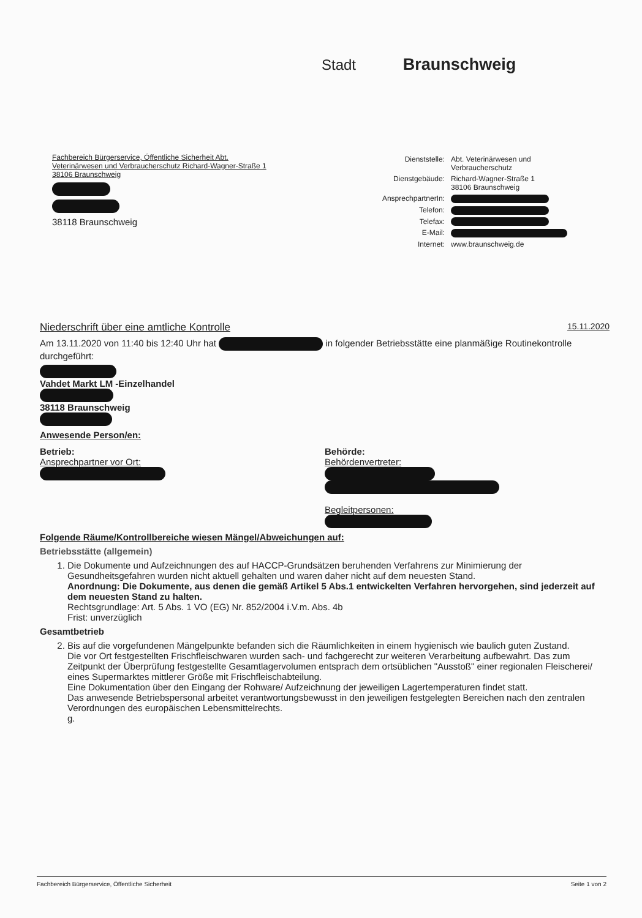Stadt Braunschweig
Fachbereich Bürgerservice, Öffentliche Sicherheit Abt.
Veterinärwesen und Verbraucherschutz Richard-Wagner-Straße 1
38106 Braunschweig
38118 Braunschweig
| Dienststelle: | Abt. Veterinärwesen und Verbraucherschutz |
| Dienstgebäude: | Richard-Wagner-Straße 1 38106 Braunschweig |
| AnsprechpartnerIn: | |
| Telefon: | |
| Telefax: | |
| E-Mail: | |
| Internet: | www.braunschweig.de |
Niederschrift über eine amtliche Kontrolle 15.11.2020
Am 13.11.2020 von 11:40 bis 12:40 Uhr hat in folgender Betriebsstätte eine planmäßige Routinekontrolle durchgeführt:
Vahdet Markt LM -Einzelhandel
38118 Braunschweig
Anwesende Person/en:
Betrieb:
Ansprechpartner vor Ort:
Behörde:
Behördenvertreter:
Begleitpersonen:
Folgende Räume/Kontrollbereiche wiesen Mängel/Abweichungen auf:
Betriebsstätte (allgemein)
1. Die Dokumente und Aufzeichnungen des auf HACCP-Grundsätzen beruhenden Verfahrens zur Minimierung der Gesundheitsgefahren wurden nicht aktuell gehalten und waren daher nicht auf dem neuesten Stand.
Anordnung: Die Dokumente, aus denen die gemäß Artikel 5 Abs.1 entwickelten Verfahren hervorgehen, sind jederzeit auf dem neuesten Stand zu halten.
Rechtsgrundlage: Art. 5 Abs. 1 VO (EG) Nr. 852/2004 i.V.m. Abs. 4b
Frist: unverzüglich
Gesamtbetrieb
2. Bis auf die vorgefundenen Mängelpunkte befanden sich die Räumlichkeiten in einem hygienisch wie baulich guten Zustand.
Die vor Ort festgestellten Frischfleischwaren wurden sach- und fachgerecht zur weiteren Verarbeitung aufbewahrt. Das zum Zeitpunkt der Überprüfung festgestellte Gesamtlagervolumen entsprach dem ortsüblichen "Ausstoß" einer regionalen Fleischerei/ eines Supermarktes mittlerer Größe mit Frischfleischabteilung.
Eine Dokumentation über den Eingang der Rohware/ Aufzeichnung der jeweiligen Lagertemperaturen findet statt.
Das anwesende Betriebspersonal arbeitet verantwortungsbewusst in den jeweiligen festgelegten Bereichen nach den zentralen Verordnungen des europäischen Lebensmittelrechts.
g.
Fachbereich Bürgerservice, Öffentliche Sicherheit Seite 1 von 2